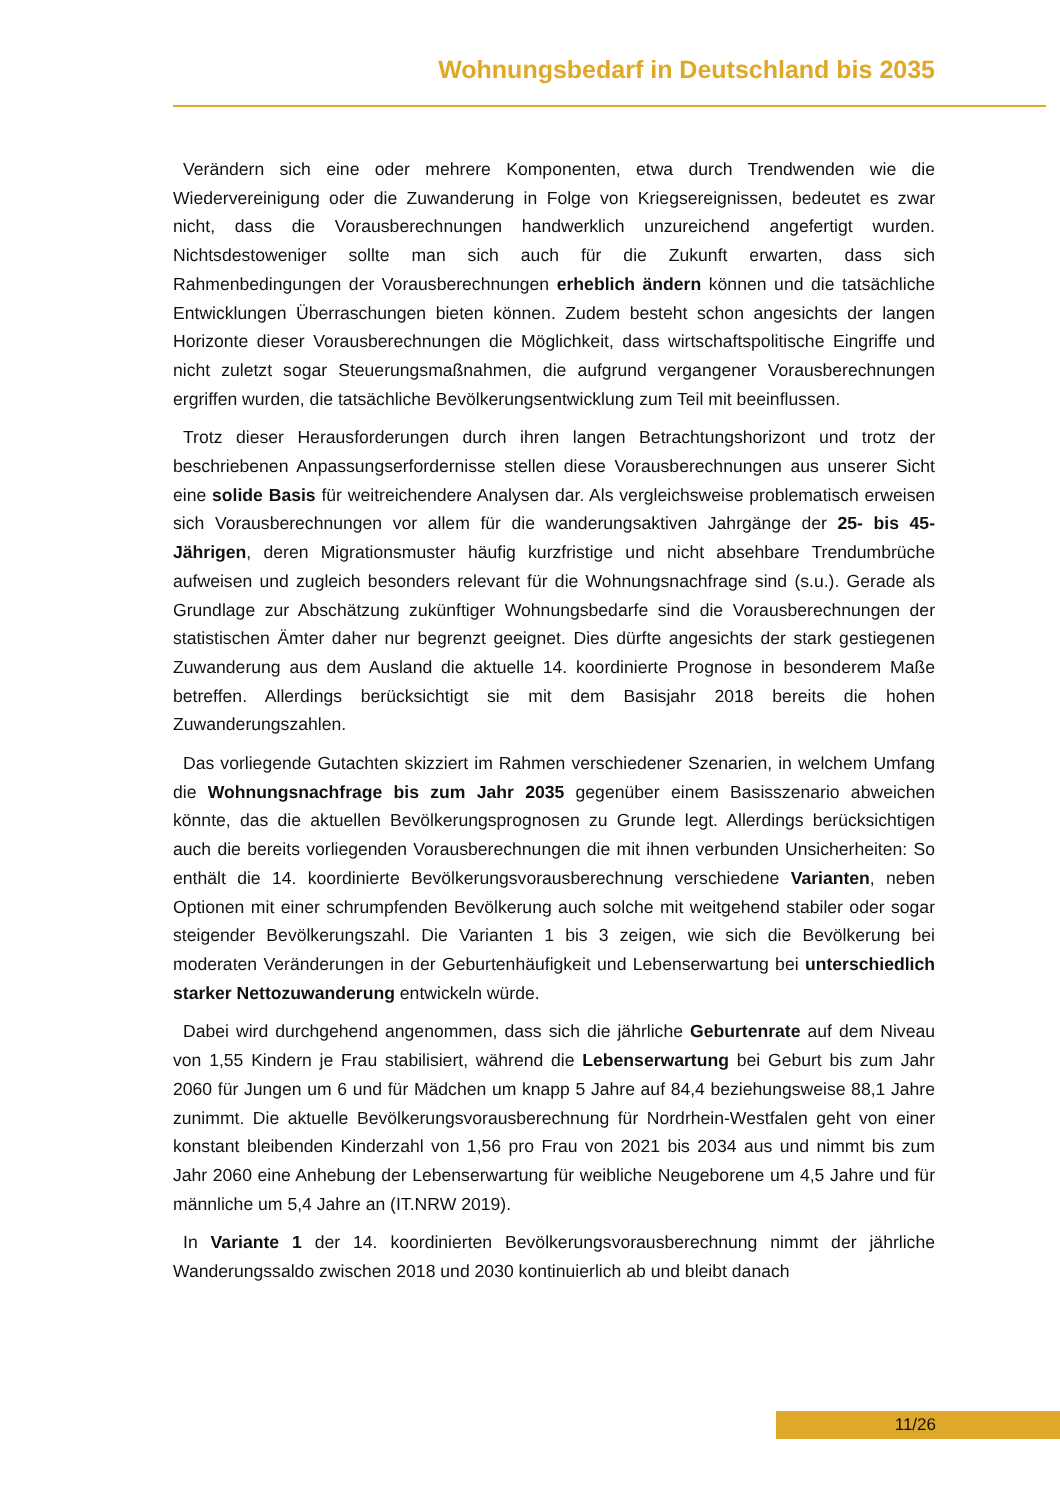Wohnungsbedarf in Deutschland bis 2035
Verändern sich eine oder mehrere Komponenten, etwa durch Trendwenden wie die Wiedervereinigung oder die Zuwanderung in Folge von Kriegsereignissen, bedeutet es zwar nicht, dass die Vorausberechnungen handwerklich unzureichend angefertigt wurden. Nichtsdestoweniger sollte man sich auch für die Zukunft erwarten, dass sich Rahmenbedingungen der Vorausberechnungen erheblich ändern können und die tatsächliche Entwicklungen Überraschungen bieten können. Zudem besteht schon angesichts der langen Horizonte dieser Vorausberechnungen die Möglichkeit, dass wirtschaftspolitische Eingriffe und nicht zuletzt sogar Steuerungsmaßnahmen, die aufgrund vergangener Vorausberechnungen ergriffen wurden, die tatsächliche Bevölkerungsentwicklung zum Teil mit beeinflussen.
Trotz dieser Herausforderungen durch ihren langen Betrachtungshorizont und trotz der beschriebenen Anpassungserfordernisse stellen diese Vorausberechnungen aus unserer Sicht eine solide Basis für weitreichendere Analysen dar. Als vergleichsweise problematisch erweisen sich Vorausberechnungen vor allem für die wanderungsaktiven Jahrgänge der 25- bis 45-Jährigen, deren Migrationsmuster häufig kurzfristige und nicht absehbare Trendumbrüche aufweisen und zugleich besonders relevant für die Wohnungsnachfrage sind (s.u.). Gerade als Grundlage zur Abschätzung zukünftiger Wohnungsbedarfe sind die Vorausberechnungen der statistischen Ämter daher nur begrenzt geeignet. Dies dürfte angesichts der stark gestiegenen Zuwanderung aus dem Ausland die aktuelle 14. koordinierte Prognose in besonderem Maße betreffen. Allerdings berücksichtigt sie mit dem Basisjahr 2018 bereits die hohen Zuwanderungszahlen.
Das vorliegende Gutachten skizziert im Rahmen verschiedener Szenarien, in welchem Umfang die Wohnungsnachfrage bis zum Jahr 2035 gegenüber einem Basisszenario abweichen könnte, das die aktuellen Bevölkerungsprognosen zu Grunde legt. Allerdings berücksichtigen auch die bereits vorliegenden Vorausberechnungen die mit ihnen verbunden Unsicherheiten: So enthält die 14. koordinierte Bevölkerungsvorausberechnung verschiedene Varianten, neben Optionen mit einer schrumpfenden Bevölkerung auch solche mit weitgehend stabiler oder sogar steigender Bevölkerungszahl. Die Varianten 1 bis 3 zeigen, wie sich die Bevölkerung bei moderaten Veränderungen in der Geburtenhäufigkeit und Lebenserwartung bei unterschiedlich starker Nettozuwanderung entwickeln würde.
Dabei wird durchgehend angenommen, dass sich die jährliche Geburtenrate auf dem Niveau von 1,55 Kindern je Frau stabilisiert, während die Lebenserwartung bei Geburt bis zum Jahr 2060 für Jungen um 6 und für Mädchen um knapp 5 Jahre auf 84,4 beziehungsweise 88,1 Jahre zunimmt. Die aktuelle Bevölkerungsvorausberechnung für Nordrhein-Westfalen geht von einer konstant bleibenden Kinderzahl von 1,56 pro Frau von 2021 bis 2034 aus und nimmt bis zum Jahr 2060 eine Anhebung der Lebenserwartung für weibliche Neugeborene um 4,5 Jahre und für männliche um 5,4 Jahre an (IT.NRW 2019).
In Variante 1 der 14. koordinierten Bevölkerungsvorausberechnung nimmt der jährliche Wanderungssaldo zwischen 2018 und 2030 kontinuierlich ab und bleibt danach
11/26